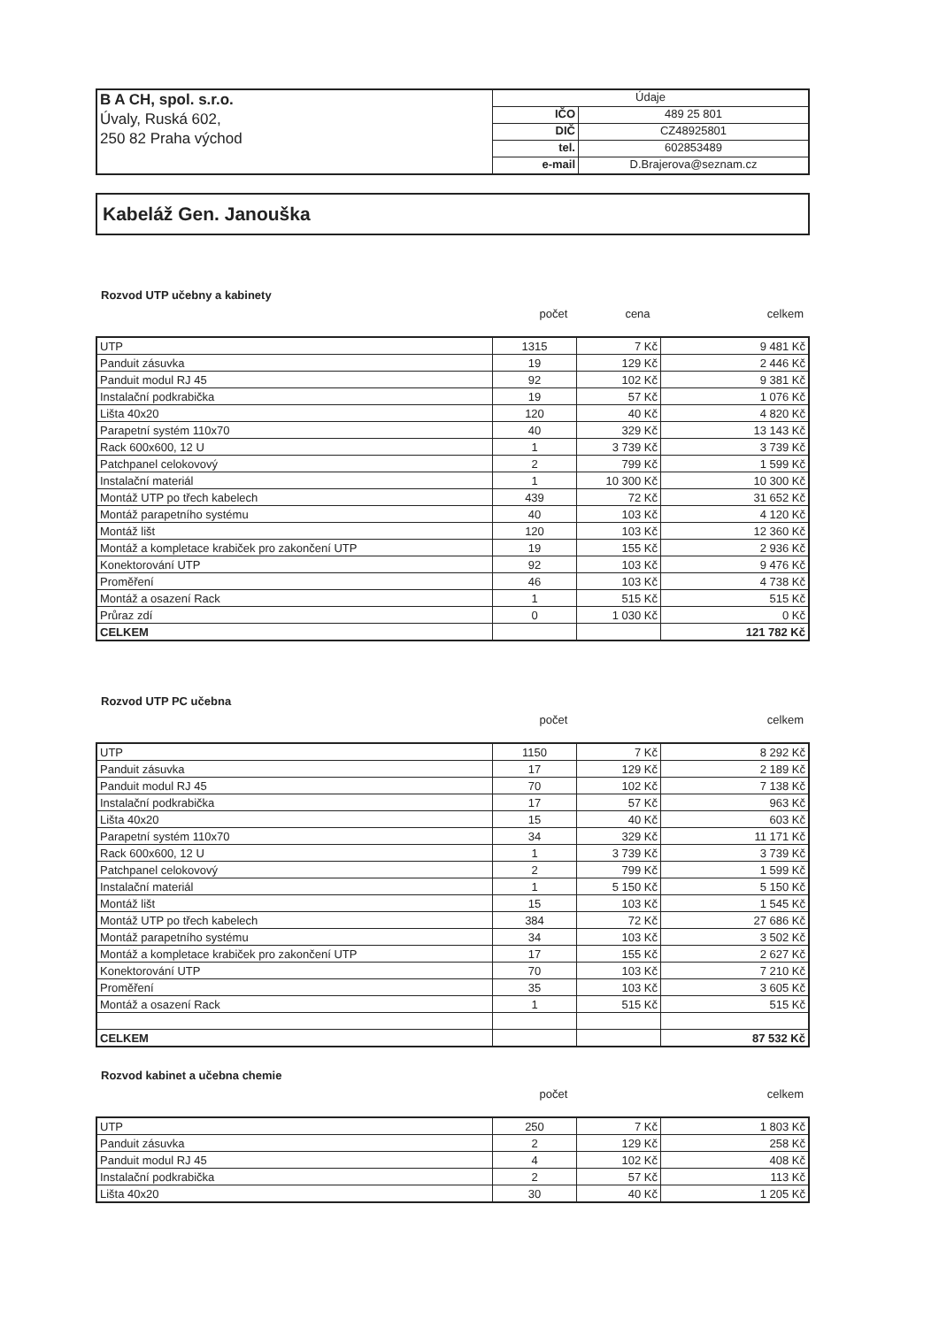| B A CH, spol. s.r.o. Úvaly, Ruská 602, 250 82 Praha východ | Údaje | |
| | IČO | 489 25 801 |
| | DIČ | CZ48925801 |
| | tel. | 602853489 |
| | e-mail | D.Brajerova@seznam.cz |
Kabeláž Gen. Janouška
Rozvod UTP učebny a kabinety
počet cena celkem
| UTP | 1315 | 7 Kč | 9 481 Kč |
| Panduit zásuvka | 19 | 129 Kč | 2 446 Kč |
| Panduit modul RJ 45 | 92 | 102 Kč | 9 381 Kč |
| Instalační podkrabička | 19 | 57 Kč | 1 076 Kč |
| Lišta 40x20 | 120 | 40 Kč | 4 820 Kč |
| Parapetní systém 110x70 | 40 | 329 Kč | 13 143 Kč |
| Rack 600x600, 12 U | 1 | 3 739 Kč | 3 739 Kč |
| Patchpanel celokovový | 2 | 799 Kč | 1 599 Kč |
| Instalační materiál | 1 | 10 300 Kč | 10 300 Kč |
| Montáž UTP po třech kabelech | 439 | 72 Kč | 31 652 Kč |
| Montáž parapetního systému | 40 | 103 Kč | 4 120 Kč |
| Montáž lišt | 120 | 103 Kč | 12 360 Kč |
| Montáž a kompletace krabiček pro zakončení UTP | 19 | 155 Kč | 2 936 Kč |
| Konektorování UTP | 92 | 103 Kč | 9 476 Kč |
| Proměření | 46 | 103 Kč | 4 738 Kč |
| Montáž a osazení Rack | 1 | 515 Kč | 515 Kč |
| Průraz zdí | 0 | 1 030 Kč | 0 Kč |
| CELKEM | | | 121 782 Kč |
Rozvod UTP PC učebna
počet celkem
| UTP | 1150 | 7 Kč | 8 292 Kč |
| Panduit zásuvka | 17 | 129 Kč | 2 189 Kč |
| Panduit modul RJ 45 | 70 | 102 Kč | 7 138 Kč |
| Instalační podkrabička | 17 | 57 Kč | 963 Kč |
| Lišta 40x20 | 15 | 40 Kč | 603 Kč |
| Parapetní systém 110x70 | 34 | 329 Kč | 11 171 Kč |
| Rack 600x600, 12 U | 1 | 3 739 Kč | 3 739 Kč |
| Patchpanel celokovový | 2 | 799 Kč | 1 599 Kč |
| Instalační materiál | 1 | 5 150 Kč | 5 150 Kč |
| Montáž lišt | 15 | 103 Kč | 1 545 Kč |
| Montáž UTP po třech kabelech | 384 | 72 Kč | 27 686 Kč |
| Montáž parapetního systému | 34 | 103 Kč | 3 502 Kč |
| Montáž a kompletace krabiček pro zakončení UTP | 17 | 155 Kč | 2 627 Kč |
| Konektorování UTP | 70 | 103 Kč | 7 210 Kč |
| Proměření | 35 | 103 Kč | 3 605 Kč |
| Montáž a osazení Rack | 1 | 515 Kč | 515 Kč |
| CELKEM | | | 87 532 Kč |
Rozvod kabinet a učebna chemie
počet celkem
| UTP | 250 | 7 Kč | 1 803 Kč |
| Panduit zásuvka | 2 | 129 Kč | 258 Kč |
| Panduit modul RJ 45 | 4 | 102 Kč | 408 Kč |
| Instalační podkrabička | 2 | 57 Kč | 113 Kč |
| Lišta 40x20 | 30 | 40 Kč | 1 205 Kč |